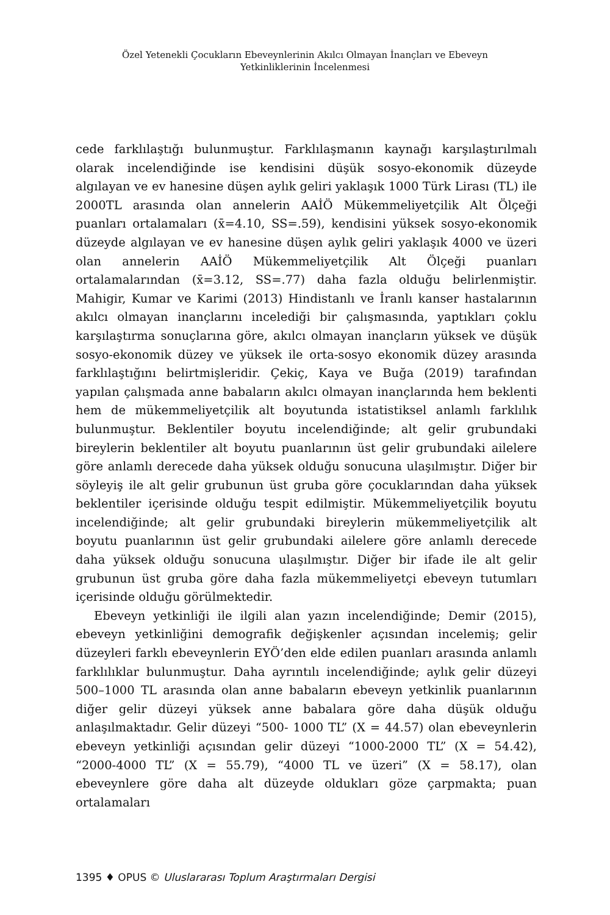Özel Yetenekli Çocukların Ebeveynlerinin Akılcı Olmayan İnançları ve Ebeveyn Yetkinliklerinin İncelenmesi
cede farklılaştığı bulunmuştur. Farklılaşmanın kaynağı karşılaştırılmalı olarak incelendiğinde ise kendisini düşük sosyo-ekonomik düzeyde algılayan ve ev hanesine düşen aylık geliri yaklaşık 1000 Türk Lirası (TL) ile 2000TL arasında olan annelerin AAİÖ Mükemmeliyetçilik Alt Ölçeği puanları ortalamaları (x̄=4.10, SS=.59), kendisini yüksek sosyo-ekonomik düzeyde algılayan ve ev hanesine düşen aylık geliri yaklaşık 4000 ve üzeri olan annelerin AAİÖ Mükemmeliyetçilik Alt Ölçeği puanları ortalamalarından (x̄=3.12, SS=.77) daha fazla olduğu belirlenmiştir. Mahigir, Kumar ve Karimi (2013) Hindistanlı ve İranlı kanser hastalarının akılcı olmayan inançlarını incelediği bir çalışmasında, yaptıkları çoklu karşılaştırma sonuçlarına göre, akılcı olmayan inançların yüksek ve düşük sosyo-ekonomik düzey ve yüksek ile orta-sosyo ekonomik düzey arasında farklılaştığını belirtmişleridir. Çekiç, Kaya ve Buğa (2019) tarafından yapılan çalışmada anne babaların akılcı olmayan inançlarında hem beklenti hem de mükemmeliyetçilik alt boyutunda istatistiksel anlamlı farklılık bulunmuştur. Beklentiler boyutu incelendiğinde; alt gelir grubundaki bireylerin beklentiler alt boyutu puanlarının üst gelir grubundaki ailelere göre anlamlı derecede daha yüksek olduğu sonucuna ulaşılmıştır. Diğer bir söyleyiş ile alt gelir grubunun üst gruba göre çocuklarından daha yüksek beklentiler içerisinde olduğu tespit edilmiştir. Mükemmeliyetçilik boyutu incelendiğinde; alt gelir grubundaki bireylerin mükemmeliyetçilik alt boyutu puanlarının üst gelir grubundaki ailelere göre anlamlı derecede daha yüksek olduğu sonucuna ulaşılmıştır. Diğer bir ifade ile alt gelir grubunun üst gruba göre daha fazla mükemmeliyetçi ebeveyn tutumları içerisinde olduğu görülmektedir.
Ebeveyn yetkinliği ile ilgili alan yazın incelendiğinde; Demir (2015), ebeveyn yetkinliğini demografik değişkenler açısından incelemiş; gelir düzeyleri farklı ebeveynlerin EYÖ’den elde edilen puanları arasında anlamlı farklılıklar bulunmuştur. Daha ayrıntılı incelendiğinde; aylık gelir düzeyi 500–1000 TL arasında olan anne babaların ebeveyn yetkinlik puanlarının diğer gelir düzeyi yüksek anne babalara göre daha düşük olduğu anlaşılmaktadır. Gelir düzeyi “500- 1000 TL” (X = 44.57) olan ebeveynlerin ebeveyn yetkinliği açısından gelir düzeyi “1000-2000 TL” (X = 54.42), “2000-4000 TL” (X = 55.79), “4000 TL ve üzeri” (X = 58.17), olan ebeveynlere göre daha alt düzeyde oldukları göze çarpmakta; puan ortalamaları
1395 ♦ OPUS © Uluslararası Toplum Araştırmaları Dergisi